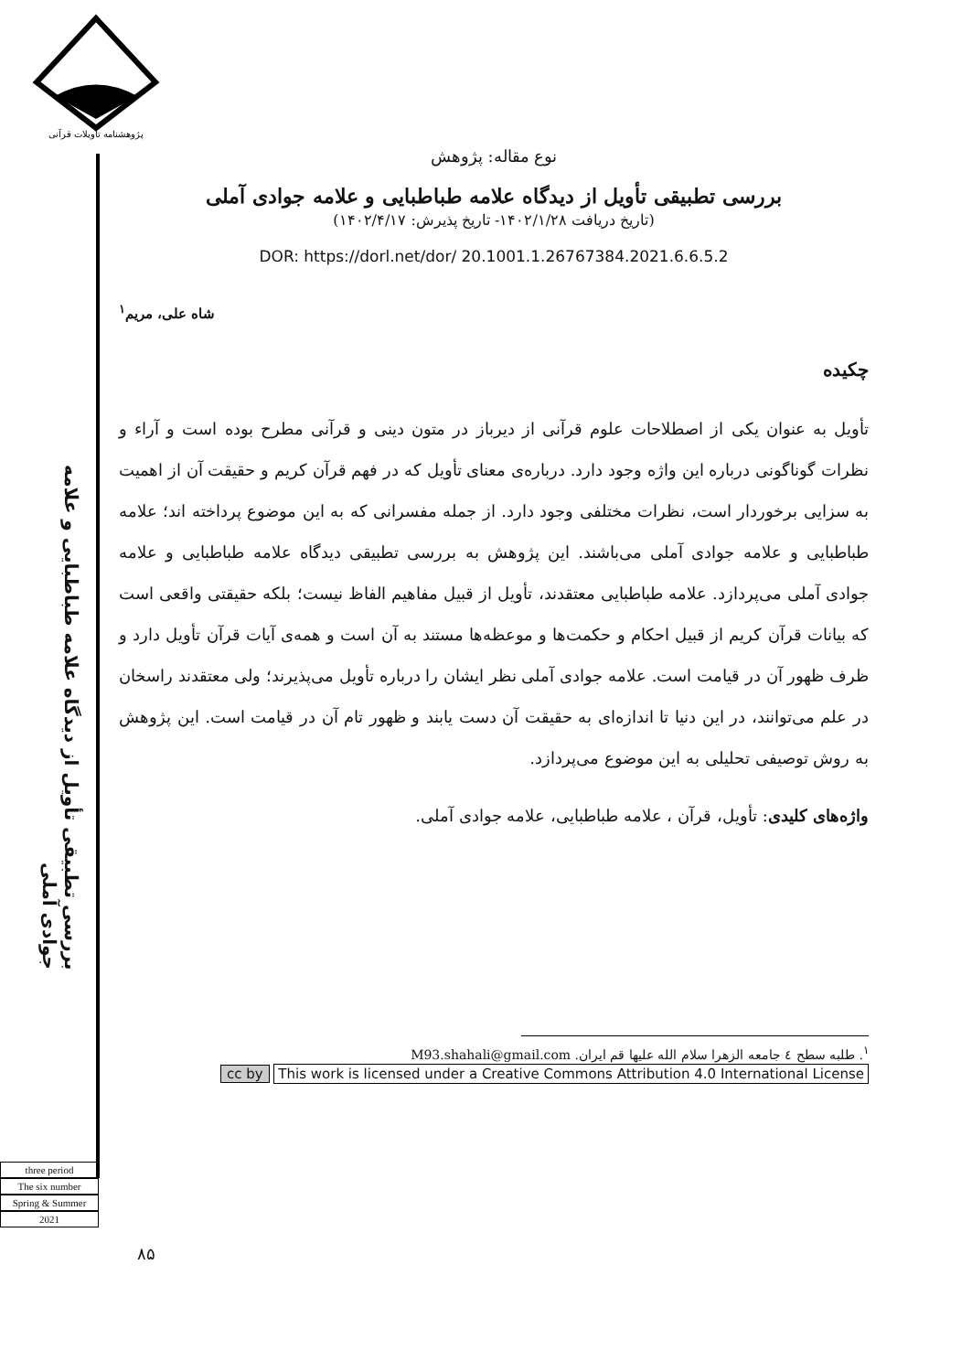پژوهشنامه تأویلات قرآنی
بررسی تطبیقی تأویل از دیدگاه علامه طباطبایی و علامه جوادی آملی
نوع مقاله: پژوهش
بررسی تطبیقی تأویل از دیدگاه علامه طباطبایی و علامه جوادی آملی
(تاریخ دریافت ۱۴۰۲/۱/۲۸- تاریخ پذیرش: ۱۴۰۲/۴/۱۷)
DOR: https://dorl.net/dor/ 20.1001.1.26767384.2021.6.6.5.2
شاه علی، مریم<sup>۱</sup>
چکیده
تأویل به عنوان یکی از اصطلاحات علوم قرآنی از دیرباز در متون دینی و قرآنی مطرح بوده است و آراء و نظرات گوناگونی درباره این واژه وجود دارد. درباره‌ی معنای تأویل که در فهم قرآن کریم و حقیقت آن از اهمیت به سزایی برخوردار است، نظرات مختلفی وجود دارد. از جمله مفسرانی که به این موضوع پرداخته اند؛ علامه طباطبایی و علامه جوادی آملی می‌باشند. این پژوهش به بررسی تطبیقی دیدگاه علامه طباطبایی و علامه جوادی آملی می‌پردازد. علامه طباطبایی معتقدند، تأویل از قبیل مفاهیم الفاظ نیست؛ بلکه حقیقتی واقعی است که بیانات قرآن کریم از قبیل احکام و حکمت‌ها و موعظه‌ها مستند به آن است و همه‌ی آیات قرآن تأویل دارد و ظرف ظهور آن در قیامت است. علامه جوادی آملی نظر ایشان را درباره تأویل می‌پذیرند؛ ولی معتقدند راسخان در علم می‌توانند، در این دنیا تا اندازه‌ای به حقیقت آن دست یابند و ظهور تام آن در قیامت است. این پژوهش به روش توصیفی تحلیلی به این موضوع می‌پردازد.
واژه‌های کلیدی: تأویل، قرآن ، علامه طباطبایی، علامه جوادی آملی.
<sup>۱</sup>. طلبه سطح ٤ جامعه الزهرا سلام الله علیها قم ایران. M93.shahali@gmail.com
cc by This work is licensed under a Creative Commons Attribution 4.0 International License
three period
The six number
Spring & Summer
2021
۸۵